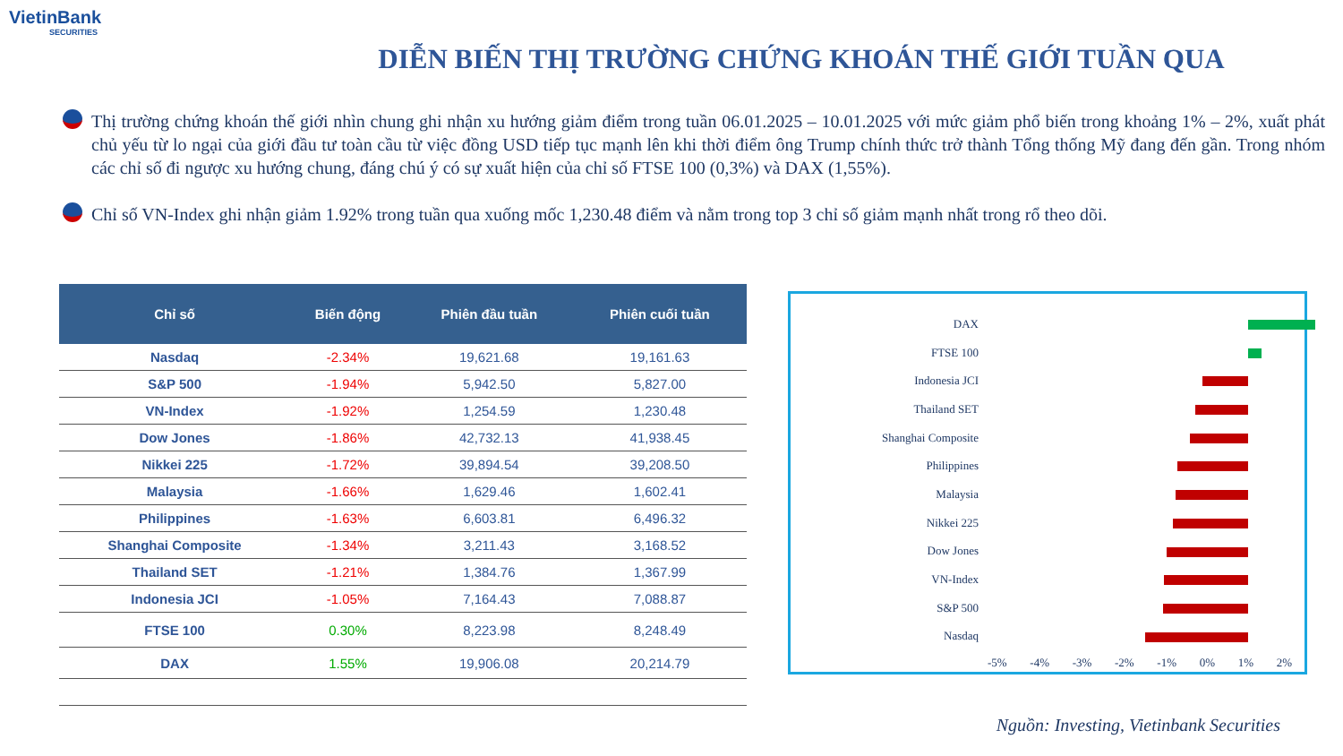VietinBank
SECURITIES
DIỄN BIẾN THỊ TRƯỜNG CHỨNG KHOÁN THẾ GIỚI TUẦN QUA
Thị trường chứng khoán thế giới nhìn chung ghi nhận xu hướng giảm điểm trong tuần 06.01.2025 – 10.01.2025 với mức giảm phổ biến trong khoảng 1% – 2%, xuất phát chủ yếu từ lo ngại của giới đầu tư toàn cầu từ việc đồng USD tiếp tục mạnh lên khi thời điểm ông Trump chính thức trở thành Tổng thống Mỹ đang đến gần. Trong nhóm các chỉ số đi ngược xu hướng chung, đáng chú ý có sự xuất hiện của chỉ số FTSE 100 (0,3%) và DAX (1,55%).
Chỉ số VN-Index ghi nhận giảm 1.92% trong tuần qua xuống mốc 1,230.48 điểm và nằm trong top 3 chỉ số giảm mạnh nhất trong rổ theo dõi.
| Chỉ số | Biến động | Phiên đầu tuần | Phiên cuối tuần |
| --- | --- | --- | --- |
| Nasdaq | -2.34% | 19,621.68 | 19,161.63 |
| S&P 500 | -1.94% | 5,942.50 | 5,827.00 |
| VN-Index | -1.92% | 1,254.59 | 1,230.48 |
| Dow Jones | -1.86% | 42,732.13 | 41,938.45 |
| Nikkei 225 | -1.72% | 39,894.54 | 39,208.50 |
| Malaysia | -1.66% | 1,629.46 | 1,602.41 |
| Philippines | -1.63% | 6,603.81 | 6,496.32 |
| Shanghai Composite | -1.34% | 3,211.43 | 3,168.52 |
| Thailand SET | -1.21% | 1,384.76 | 1,367.99 |
| Indonesia JCI | -1.05% | 7,164.43 | 7,088.87 |
| FTSE 100 | 0.30% | 8,223.98 | 8,248.49 |
| DAX | 1.55% | 19,906.08 | 20,214.79 |
DAX
FTSE 100
Indonesia JCI
Thailand SET
Shanghai Composite
Philippines
Malaysia
Nikkei 225
Dow Jones
VN-Index
S&P 500
Nasdaq
-5% -4% -3% -2% -1% 0% 1% 2%
Nguồn: Investing, Vietinbank Securities